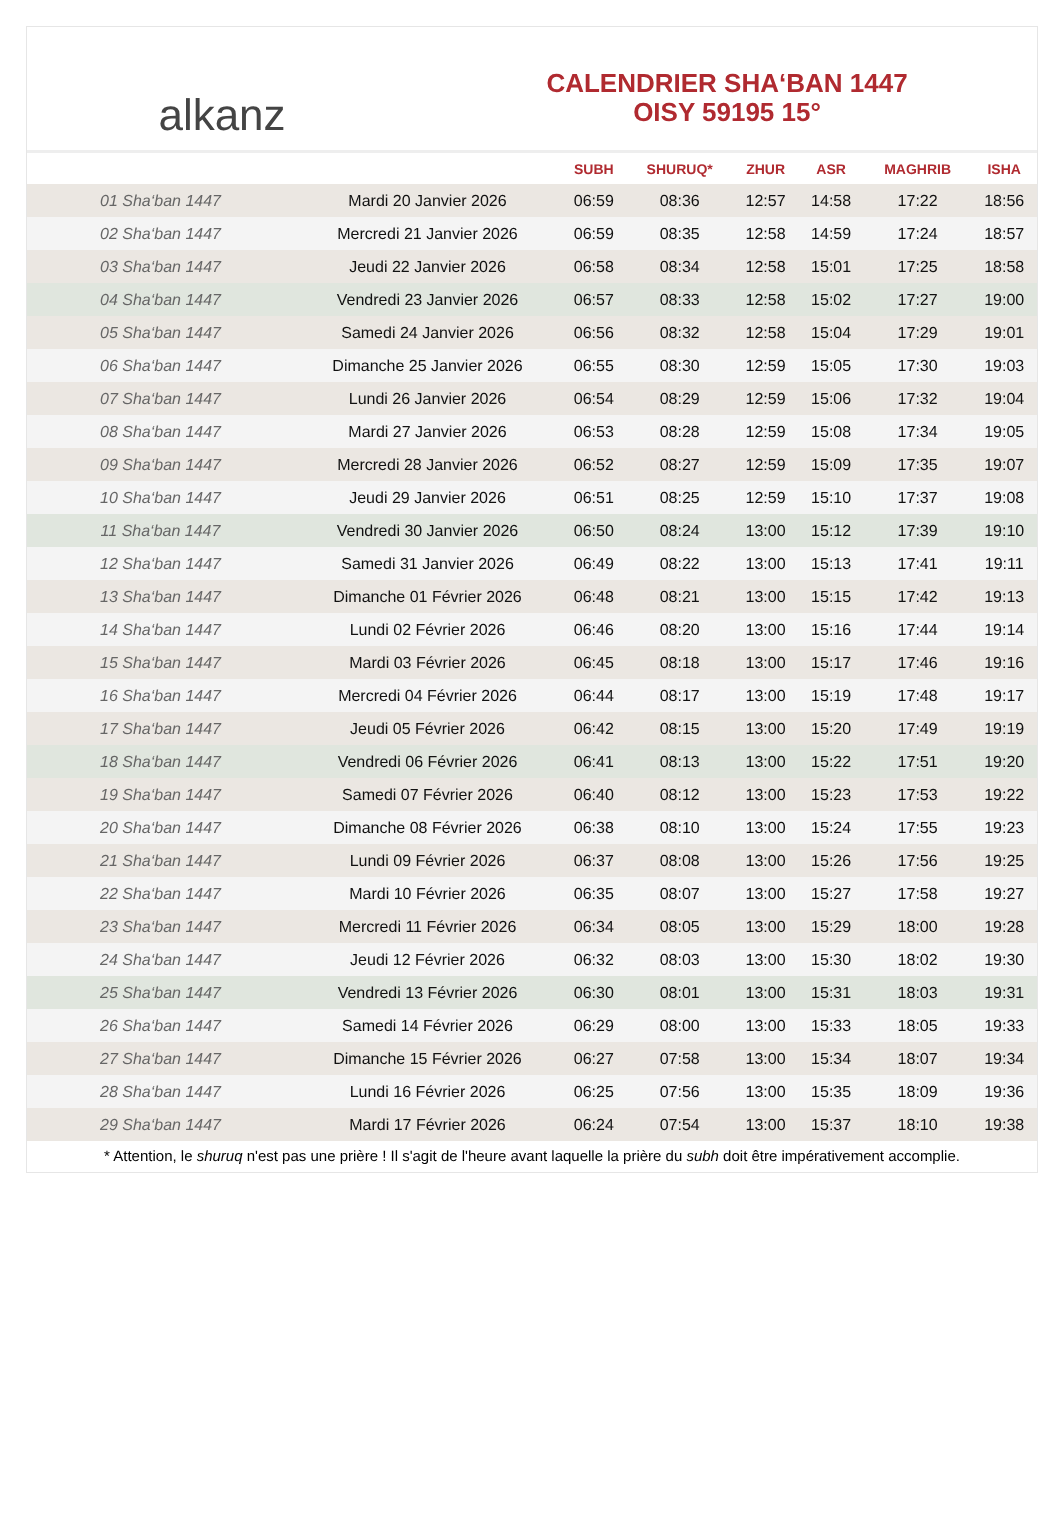alkanz
CALENDRIER SHA‘BAN 1447
OISY 59195 15°
| | | SUBH | SHURUQ* | ZHUR | ASR | MAGHRIB | ISHA |
| --- | --- | --- | --- | --- | --- | --- | --- |
| 01 Sha‘ban 1447 | Mardi 20 Janvier 2026 | 06:59 | 08:36 | 12:57 | 14:58 | 17:22 | 18:56 |
| 02 Sha‘ban 1447 | Mercredi 21 Janvier 2026 | 06:59 | 08:35 | 12:58 | 14:59 | 17:24 | 18:57 |
| 03 Sha‘ban 1447 | Jeudi 22 Janvier 2026 | 06:58 | 08:34 | 12:58 | 15:01 | 17:25 | 18:58 |
| 04 Sha‘ban 1447 | Vendredi 23 Janvier 2026 | 06:57 | 08:33 | 12:58 | 15:02 | 17:27 | 19:00 |
| 05 Sha‘ban 1447 | Samedi 24 Janvier 2026 | 06:56 | 08:32 | 12:58 | 15:04 | 17:29 | 19:01 |
| 06 Sha‘ban 1447 | Dimanche 25 Janvier 2026 | 06:55 | 08:30 | 12:59 | 15:05 | 17:30 | 19:03 |
| 07 Sha‘ban 1447 | Lundi 26 Janvier 2026 | 06:54 | 08:29 | 12:59 | 15:06 | 17:32 | 19:04 |
| 08 Sha‘ban 1447 | Mardi 27 Janvier 2026 | 06:53 | 08:28 | 12:59 | 15:08 | 17:34 | 19:05 |
| 09 Sha‘ban 1447 | Mercredi 28 Janvier 2026 | 06:52 | 08:27 | 12:59 | 15:09 | 17:35 | 19:07 |
| 10 Sha‘ban 1447 | Jeudi 29 Janvier 2026 | 06:51 | 08:25 | 12:59 | 15:10 | 17:37 | 19:08 |
| 11 Sha‘ban 1447 | Vendredi 30 Janvier 2026 | 06:50 | 08:24 | 13:00 | 15:12 | 17:39 | 19:10 |
| 12 Sha‘ban 1447 | Samedi 31 Janvier 2026 | 06:49 | 08:22 | 13:00 | 15:13 | 17:41 | 19:11 |
| 13 Sha‘ban 1447 | Dimanche 01 Février 2026 | 06:48 | 08:21 | 13:00 | 15:15 | 17:42 | 19:13 |
| 14 Sha‘ban 1447 | Lundi 02 Février 2026 | 06:46 | 08:20 | 13:00 | 15:16 | 17:44 | 19:14 |
| 15 Sha‘ban 1447 | Mardi 03 Février 2026 | 06:45 | 08:18 | 13:00 | 15:17 | 17:46 | 19:16 |
| 16 Sha‘ban 1447 | Mercredi 04 Février 2026 | 06:44 | 08:17 | 13:00 | 15:19 | 17:48 | 19:17 |
| 17 Sha‘ban 1447 | Jeudi 05 Février 2026 | 06:42 | 08:15 | 13:00 | 15:20 | 17:49 | 19:19 |
| 18 Sha‘ban 1447 | Vendredi 06 Février 2026 | 06:41 | 08:13 | 13:00 | 15:22 | 17:51 | 19:20 |
| 19 Sha‘ban 1447 | Samedi 07 Février 2026 | 06:40 | 08:12 | 13:00 | 15:23 | 17:53 | 19:22 |
| 20 Sha‘ban 1447 | Dimanche 08 Février 2026 | 06:38 | 08:10 | 13:00 | 15:24 | 17:55 | 19:23 |
| 21 Sha‘ban 1447 | Lundi 09 Février 2026 | 06:37 | 08:08 | 13:00 | 15:26 | 17:56 | 19:25 |
| 22 Sha‘ban 1447 | Mardi 10 Février 2026 | 06:35 | 08:07 | 13:00 | 15:27 | 17:58 | 19:27 |
| 23 Sha‘ban 1447 | Mercredi 11 Février 2026 | 06:34 | 08:05 | 13:00 | 15:29 | 18:00 | 19:28 |
| 24 Sha‘ban 1447 | Jeudi 12 Février 2026 | 06:32 | 08:03 | 13:00 | 15:30 | 18:02 | 19:30 |
| 25 Sha‘ban 1447 | Vendredi 13 Février 2026 | 06:30 | 08:01 | 13:00 | 15:31 | 18:03 | 19:31 |
| 26 Sha‘ban 1447 | Samedi 14 Février 2026 | 06:29 | 08:00 | 13:00 | 15:33 | 18:05 | 19:33 |
| 27 Sha‘ban 1447 | Dimanche 15 Février 2026 | 06:27 | 07:58 | 13:00 | 15:34 | 18:07 | 19:34 |
| 28 Sha‘ban 1447 | Lundi 16 Février 2026 | 06:25 | 07:56 | 13:00 | 15:35 | 18:09 | 19:36 |
| 29 Sha‘ban 1447 | Mardi 17 Février 2026 | 06:24 | 07:54 | 13:00 | 15:37 | 18:10 | 19:38 |
* Attention, le shuruq n'est pas une prière ! Il s'agit de l'heure avant laquelle la prière du subh doit être impérativement accomplie.